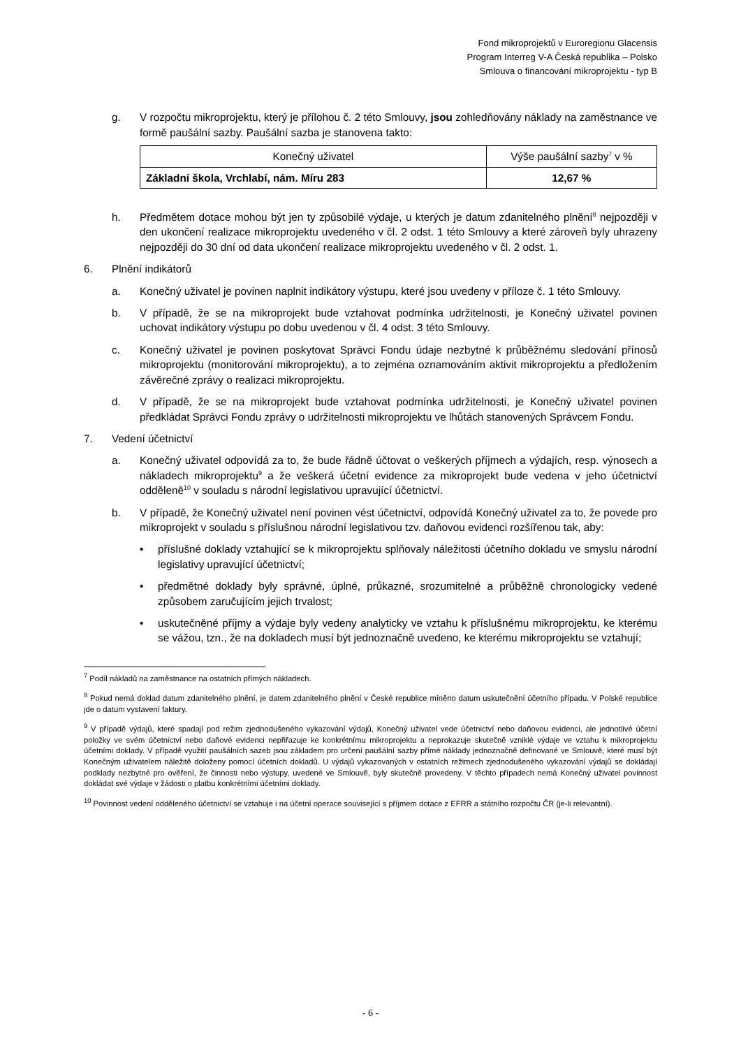Fond mikroprojektů v Euroregionu Glacensis
Program Interreg V-A Česká republika – Polsko
Smlouva o financování mikroprojektu - typ B
g. V rozpočtu mikroprojektu, který je přílohou č. 2 této Smlouvy, jsou zohledňovány náklady na zaměstnance ve formě paušální sazby. Paušální sazba je stanovena takto:
| Konečný uživatel | Výše paušální sazby<sup>7</sup> v % |
| Základní škola, Vrchlabí, nám. Míru 283 | 12,67 % |
h. Předmětem dotace mohou být jen ty způsobilé výdaje, u kterých je datum zdanitelného plnění<sup>8</sup> nejpozději v den ukončení realizace mikroprojektu uvedeného v čl. 2 odst. 1 této Smlouvy a které zároveň byly uhrazeny nejpozději do 30 dní od data ukončení realizace mikroprojektu uvedeného v čl. 2 odst. 1.
6. Plnění indikátorů
a. Konečný uživatel je povinen naplnit indikátory výstupu, které jsou uvedeny v příloze č. 1 této Smlouvy.
b. V případě, že se na mikroprojekt bude vztahovat podmínka udržitelnosti, je Konečný uživatel povinen uchovat indikátory výstupu po dobu uvedenou v čl. 4 odst. 3 této Smlouvy.
c. Konečný uživatel je povinen poskytovat Správci Fondu údaje nezbytné k průběžnému sledování přínosů mikroprojektu (monitorování mikroprojektu), a to zejména oznamováním aktivit mikroprojektu a předložením závěrečné zprávy o realizaci mikroprojektu.
d. V případě, že se na mikroprojekt bude vztahovat podmínka udržitelnosti, je Konečný uživatel povinen předkládat Správci Fondu zprávy o udržitelnosti mikroprojektu ve lhůtách stanovených Správcem Fondu.
7. Vedení účetnictví
a. Konečný uživatel odpovídá za to, že bude řádně účtovat o veškerých příjmech a výdajích, resp. výnosech a nákladech mikroprojektu<sup>9</sup> a že veškerá účetní evidence za mikroprojekt bude vedena v jeho účetnictví odděleně<sup>10</sup> v souladu s národní legislativou upravující účetnictví.
b. V případě, že Konečný uživatel není povinen vést účetnictví, odpovídá Konečný uživatel za to, že povede pro mikroprojekt v souladu s příslušnou národní legislativou tzv. daňovou evidenci rozšířenou tak, aby:
• příslušné doklady vztahující se k mikroprojektu splňovaly náležitosti účetního dokladu ve smyslu národní legislativy upravující účetnictví;
• předmětné doklady byly správné, úplné, průkazné, srozumitelné a průběžně chronologicky vedené způsobem zaručujícím jejich trvalost;
• uskutečněné příjmy a výdaje byly vedeny analyticky ve vztahu k příslušnému mikroprojektu, ke kterému se vážou, tzn., že na dokladech musí být jednoznačně uvedeno, ke kterému mikroprojektu se vztahují;
<sup>7</sup> Podíl nákladů na zaměstnance na ostatních přímých nákladech.
<sup>8</sup> Pokud nemá doklad datum zdanitelného plnění, je datem zdanitelného plnění v České republice míněno datum uskutečnění účetního případu. V Polské republice jde o datum vystavení faktury.
<sup>9</sup> V případě výdajů, které spadají pod režim zjednodušeného vykazování výdajů, Konečný uživatel vede účetnictví nebo daňovou evidenci, ale jednotlivé účetní položky ve svém účetnictví nebo daňové evidenci nepřiřazuje ke konkrétnímu mikroprojektu a neprokazuje skutečně vzniklé výdaje ve vztahu k mikroprojektu účetními doklady. V případě využití paušálních sazeb jsou základem pro určení paušální sazby přímé náklady jednoznačně definované ve Smlouvě, které musí být Konečným uživatelem náležitě doloženy pomocí účetních dokladů. U výdajů vykazovaných v ostatních režimech zjednodušeného vykazování výdajů se dokládají podklady nezbytné pro ověření, že činnosti nebo výstupy, uvedené ve Smlouvě, byly skutečně provedeny. V těchto případech nemá Konečný uživatel povinnost dokládat své výdaje v žádosti o platbu konkrétními účetními doklady.
<sup>10</sup> Povinnost vedení odděleného účetnictví se vztahuje i na účetní operace související s příjmem dotace z EFRR a státního rozpočtu ČR (je-li relevantní).
- 6 -